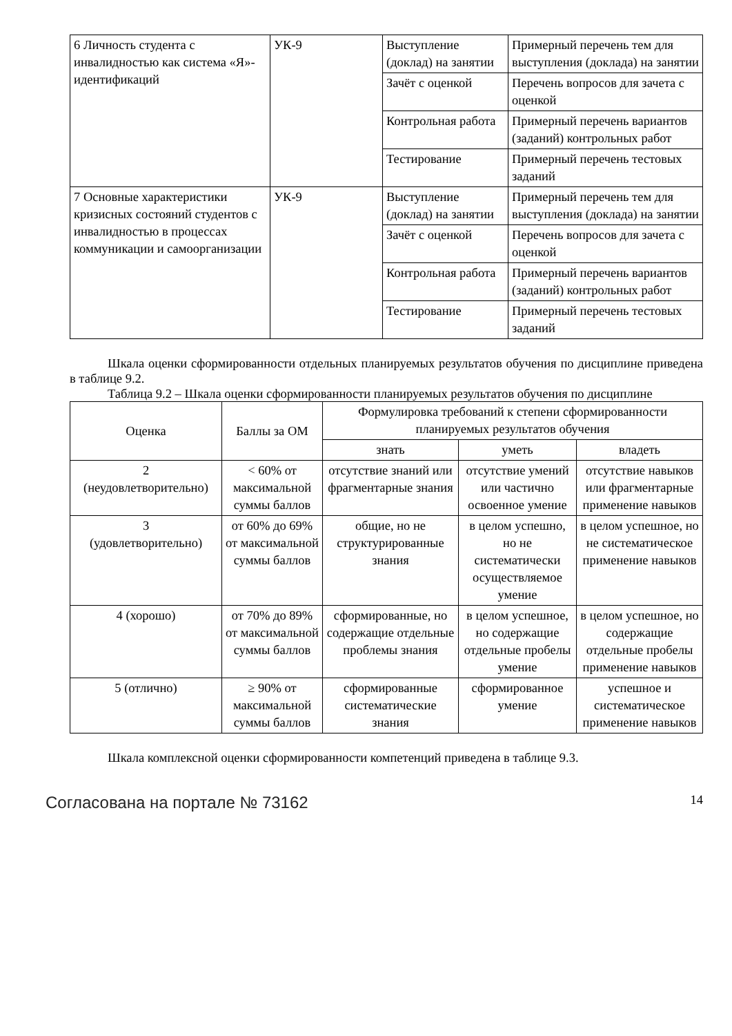| 6 Личность студента с инвалидностью как система «Я»-идентификаций | УК-9 | Выступление (доклад) на занятии | Примерный перечень тем для выступления (доклада) на занятии |
| | | Зачёт с оценкой | Перечень вопросов для зачета с оценкой |
| | | Контрольная работа | Примерный перечень вариантов (заданий) контрольных работ |
| | | Тестирование | Примерный перечень тестовых заданий |
| 7 Основные характеристики кризисных состояний студентов с инвалидностью в процессах коммуникации и самоорганизации | УК-9 | Выступление (доклад) на занятии | Примерный перечень тем для выступления (доклада) на занятии |
| | | Зачёт с оценкой | Перечень вопросов для зачета с оценкой |
| | | Контрольная работа | Примерный перечень вариантов (заданий) контрольных работ |
| | | Тестирование | Примерный перечень тестовых заданий |
Шкала оценки сформированности отдельных планируемых результатов обучения по дисциплине приведена в таблице 9.2.
Таблица 9.2 – Шкала оценки сформированности планируемых результатов обучения по дисциплине
| Оценка | Баллы за ОМ | Формулировка требований к степени сформированности планируемых результатов обучения | | |
| --- | --- | --- | --- | --- |
| | | знать | уметь | владеть |
| 2 (неудовлетворительно) | < 60% от максимальной суммы баллов | отсутствие знаний или фрагментарные знания | отсутствие умений или частично освоенное умение | отсутствие навыков или фрагментарные применение навыков |
| 3 (удовлетворительно) | от 60% до 69% от максимальной суммы баллов | общие, но не структурированные знания | в целом успешно, но не систематически осуществляемое умение | в целом успешное, но не систематическое применение навыков |
| 4 (хорошо) | от 70% до 89% от максимальной суммы баллов | сформированные, но содержащие отдельные проблемы знания | в целом успешное, но содержащие отдельные пробелы умение | в целом успешное, но содержащие отдельные пробелы применение навыков |
| 5 (отлично) | ≥ 90% от максимальной суммы баллов | сформированные систематические знания | сформированное умение | успешное и систематическое применение навыков |
Шкала комплексной оценки сформированности компетенций приведена в таблице 9.3.
Согласована на портале № 73162 14